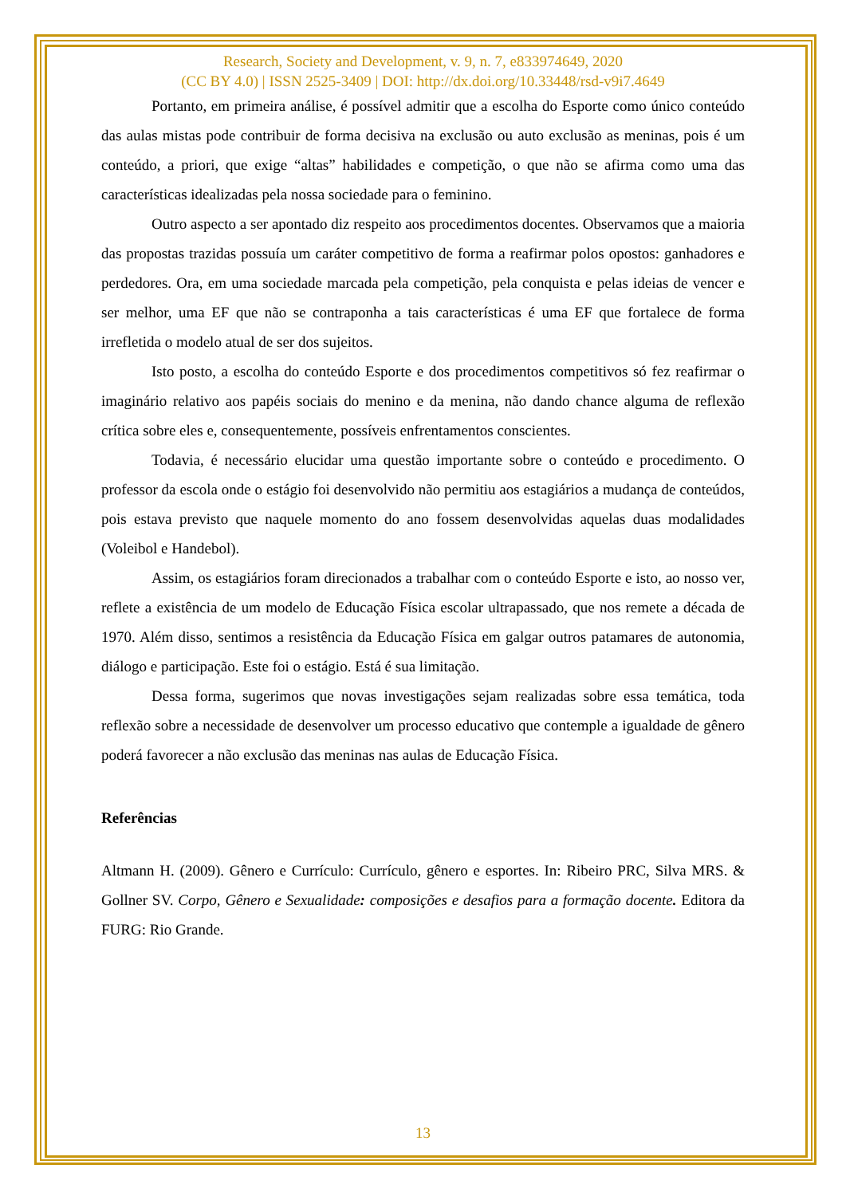Research, Society and Development, v. 9, n. 7, e833974649, 2020
(CC BY 4.0) | ISSN 2525-3409 | DOI: http://dx.doi.org/10.33448/rsd-v9i7.4649
Portanto, em primeira análise, é possível admitir que a escolha do Esporte como único conteúdo das aulas mistas pode contribuir de forma decisiva na exclusão ou auto exclusão as meninas, pois é um conteúdo, a priori, que exige “altas” habilidades e competição, o que não se afirma como uma das características idealizadas pela nossa sociedade para o feminino.
Outro aspecto a ser apontado diz respeito aos procedimentos docentes. Observamos que a maioria das propostas trazidas possuía um caráter competitivo de forma a reafirmar polos opostos: ganhadores e perdedores. Ora, em uma sociedade marcada pela competição, pela conquista e pelas ideias de vencer e ser melhor, uma EF que não se contraponha a tais características é uma EF que fortalece de forma irrefletida o modelo atual de ser dos sujeitos.
Isto posto, a escolha do conteúdo Esporte e dos procedimentos competitivos só fez reafirmar o imaginário relativo aos papéis sociais do menino e da menina, não dando chance alguma de reflexão crítica sobre eles e, consequentemente, possíveis enfrentamentos conscientes.
Todavia, é necessário elucidar uma questão importante sobre o conteúdo e procedimento. O professor da escola onde o estágio foi desenvolvido não permitiu aos estagiários a mudança de conteúdos, pois estava previsto que naquele momento do ano fossem desenvolvidas aquelas duas modalidades (Voleibol e Handebol).
Assim, os estagiários foram direcionados a trabalhar com o conteúdo Esporte e isto, ao nosso ver, reflete a existência de um modelo de Educação Física escolar ultrapassado, que nos remete a década de 1970. Além disso, sentimos a resistência da Educação Física em galgar outros patamares de autonomia, diálogo e participação. Este foi o estágio. Está é sua limitação.
Dessa forma, sugerimos que novas investigações sejam realizadas sobre essa temática, toda reflexão sobre a necessidade de desenvolver um processo educativo que contemple a igualdade de gênero poderá favorecer a não exclusão das meninas nas aulas de Educação Física.
Referências
Altmann H. (2009). Gênero e Currículo: Currículo, gênero e esportes. In: Ribeiro PRC, Silva MRS. & Gollner SV. Corpo, Gênero e Sexualidade: composições e desafios para a formação docente. Editora da FURG: Rio Grande.
13